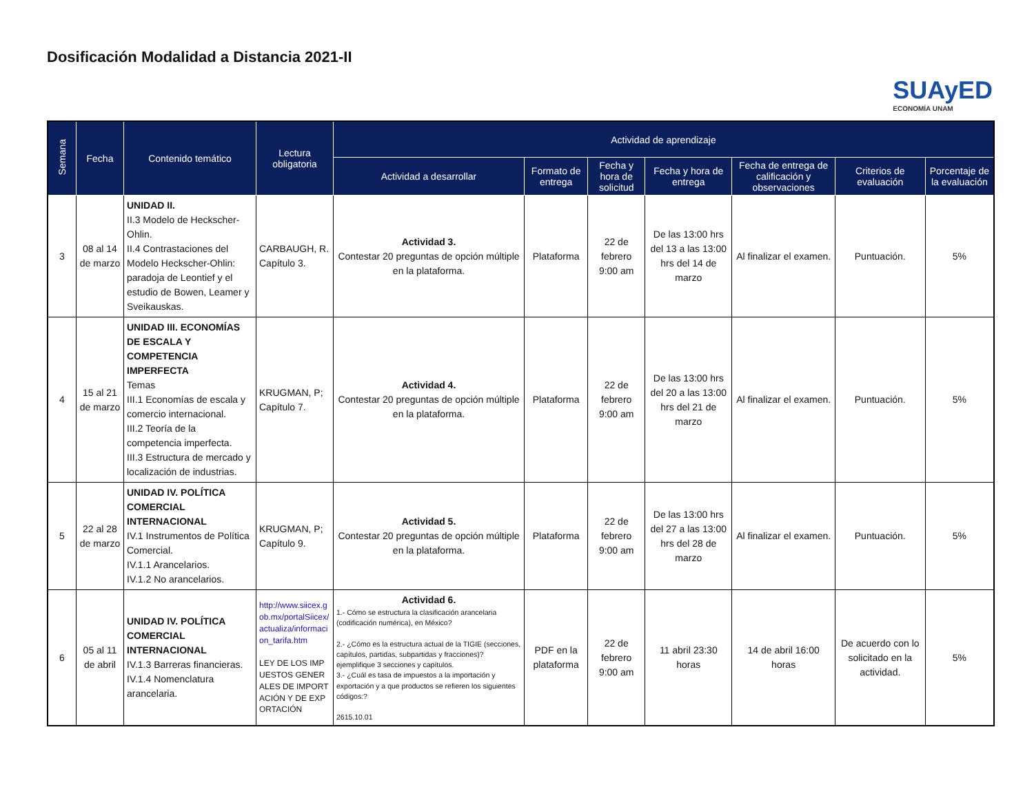Dosificación Modalidad a Distancia 2021-II
SUAyED
ECONOMÍA UNAM
| Semana | Fecha | Contenido temático | Lectura obligatoria | Actividad de aprendizaje | | | | | | |
| --- | --- | --- | --- | --- | --- | --- | --- | --- | --- | --- |
| | | | | Actividad a desarrollar | Formato de entrega | Fecha y hora de solicitud | Fecha y hora de entrega | Fecha de entrega de calificación y observaciones | Criterios de evaluación | Porcentaje de la evaluación |
| 3 | 08 al 14 de marzo | UNIDAD II. II.3 Modelo de Heckscher-Ohlin. II.4 Contrastaciones del Modelo Heckscher-Ohlin: paradoja de Leontief y el estudio de Bowen, Leamer y Sveikauskas. | CARBAUGH, R. Capítulo 3. | Actividad 3. Contestar 20 preguntas de opción múltiple en la plataforma. | Plataforma | 22 de febrero 9:00 am | De las 13:00 hrs del 13 a las 13:00 hrs del 14 de marzo | Al finalizar el examen. | Puntuación. | 5% |
| 4 | 15 al 21 de marzo | UNIDAD III. ECONOMÍAS DE ESCALA Y COMPETENCIA IMPERFECTA Temas III.1 Economías de escala y comercio internacional. III.2 Teoría de la competencia imperfecta. III.3 Estructura de mercado y localización de industrias. | KRUGMAN, P; Capítulo 7. | Actividad 4. Contestar 20 preguntas de opción múltiple en la plataforma. | Plataforma | 22 de febrero 9:00 am | De las 13:00 hrs del 20 a las 13:00 hrs del 21 de marzo | Al finalizar el examen. | Puntuación. | 5% |
| 5 | 22 al 28 de marzo | UNIDAD IV. POLÍTICA COMERCIAL INTERNACIONAL IV.1 Instrumentos de Política Comercial. IV.1.1 Arancelarios. IV.1.2 No arancelarios. | KRUGMAN, P; Capítulo 9. | Actividad 5. Contestar 20 preguntas de opción múltiple en la plataforma. | Plataforma | 22 de febrero 9:00 am | De las 13:00 hrs del 27 a las 13:00 hrs del 28 de marzo | Al finalizar el examen. | Puntuación. | 5% |
| 6 | 05 al 11 de abril | UNIDAD IV. POLÍTICA COMERCIAL INTERNACIONAL IV.1.3 Barreras financieras. IV.1.4 Nomenclatura arancelaria. | http://www.siicex.gob.mx/portalSiicex/actualiza/informacion_tarifa.htm LEY DE LOS IMPUESTOS GENERALES DE IMPORTACIÓN Y DE EXPORTACIÓN | Actividad 6. 1.- Cómo se estructura la clasificación arancelaria (codificación numérica), en México? 2.- ¿Cómo es la estructura actual de la TIGIE (secciones, capítulos, partidas, subpartidas y fracciones)? ejemplifique 3 secciones y capítulos. 3.- ¿Cuál es tasa de impuestos a la importación y exportación y a que productos se refieren los siguientes códigos:? 2615.10.01 | PDF en la plataforma | 22 de febrero 9:00 am | 11 abril 23:30 horas | 14 de abril 16:00 horas | De acuerdo con lo solicitado en la actividad. | 5% |